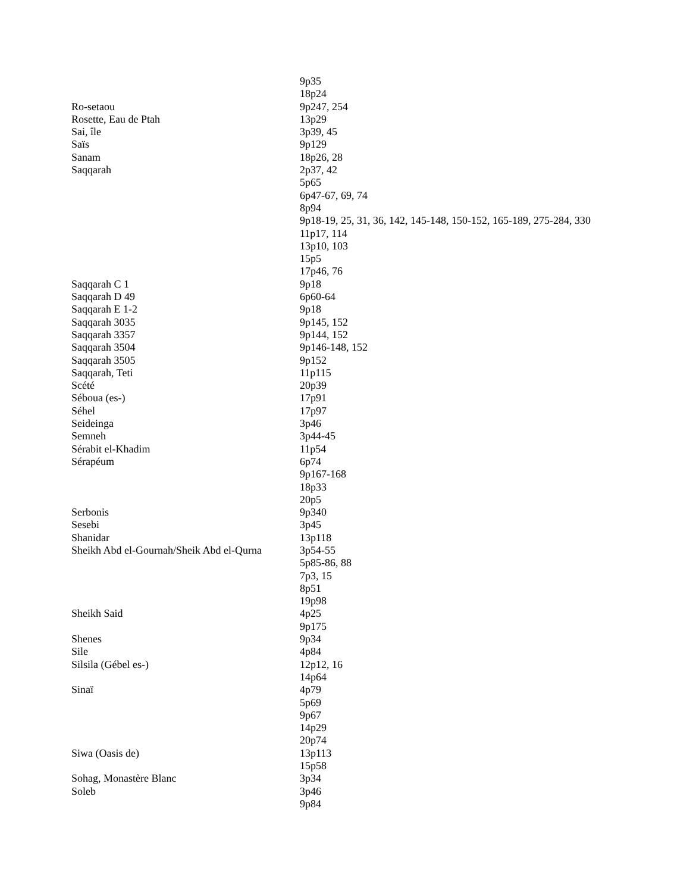| | 9p35 |
| | 18p24 |
| Ro-setaou | 9p247, 254 |
| Rosette, Eau de Ptah | 13p29 |
| Sai, île | 3p39, 45 |
| Saïs | 9p129 |
| Sanam | 18p26, 28 |
| Saqqarah | 2p37, 42 |
| | 5p65 |
| | 6p47-67, 69, 74 |
| | 8p94 |
| | 9p18-19, 25, 31, 36, 142, 145-148, 150-152, 165-189, 275-284, 330 |
| | 11p17, 114 |
| | 13p10, 103 |
| | 15p5 |
| | 17p46, 76 |
| Saqqarah C 1 | 9p18 |
| Saqqarah D 49 | 6p60-64 |
| Saqqarah E 1-2 | 9p18 |
| Saqqarah 3035 | 9p145, 152 |
| Saqqarah 3357 | 9p144, 152 |
| Saqqarah 3504 | 9p146-148, 152 |
| Saqqarah 3505 | 9p152 |
| Saqqarah, Teti | 11p115 |
| Scété | 20p39 |
| Séboua (es-) | 17p91 |
| Séhel | 17p97 |
| Seideinga | 3p46 |
| Semneh | 3p44-45 |
| Sérabit el-Khadim | 11p54 |
| Sérapéum | 6p74 |
| | 9p167-168 |
| | 18p33 |
| | 20p5 |
| Serbonis | 9p340 |
| Sesebi | 3p45 |
| Shanidar | 13p118 |
| Sheikh Abd el-Gournah/Sheik Abd el-Qurna | 3p54-55 |
| | 5p85-86, 88 |
| | 7p3, 15 |
| | 8p51 |
| | 19p98 |
| Sheikh Said | 4p25 |
| | 9p175 |
| Shenes | 9p34 |
| Sile | 4p84 |
| Silsila (Gébel es-) | 12p12, 16 |
| | 14p64 |
| Sinaï | 4p79 |
| | 5p69 |
| | 9p67 |
| | 14p29 |
| | 20p74 |
| Siwa (Oasis de) | 13p113 |
| | 15p58 |
| Sohag, Monastère Blanc | 3p34 |
| Soleb | 3p46 |
| | 9p84 |